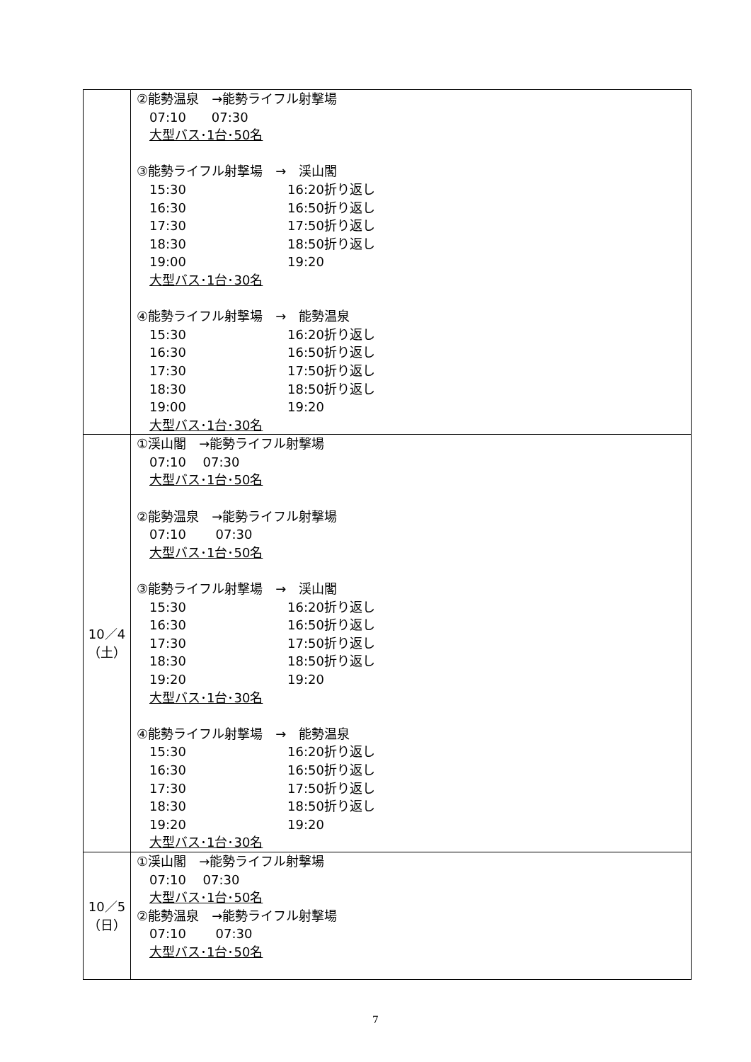| | ②能勢温泉 →能勢ライフル射撃場 07:10 07:30 大型バス･1台･50名 ③能勢ライフル射撃場 → 渓山閣 15:30 16:20折り返し 16:30 16:50折り返し 17:30 17:50折り返し 18:30 18:50折り返し 19:00 19:20 大型バス･1台･30名 ④能勢ライフル射撃場 → 能勢温泉 15:30 16:20折り返し 16:30 16:50折り返し 17:30 17:50折り返し 18:30 18:50折り返し 19:00 19:20 大型バス･1台･30名 |
| 10／4 （土） | ①渓山閣 →能勢ライフル射撃場 07:10 07:30 大型バス･1台･50名 ②能勢温泉 →能勢ライフル射撃場 07:10 07:30 大型バス･1台･50名 ③能勢ライフル射撃場 → 渓山閣 15:30 16:20折り返し 16:30 16:50折り返し 17:30 17:50折り返し 18:30 18:50折り返し 19:20 19:20 大型バス･1台･30名 ④能勢ライフル射撃場 → 能勢温泉 15:30 16:20折り返し 16:30 16:50折り返し 17:30 17:50折り返し 18:30 18:50折り返し 19:20 19:20 大型バス･1台･30名 |
| 10／5 （日） | ①渓山閣 →能勢ライフル射撃場 07:10 07:30 大型バス･1台･50名 ②能勢温泉 →能勢ライフル射撃場 07:10 07:30 大型バス･1台･50名 |
7